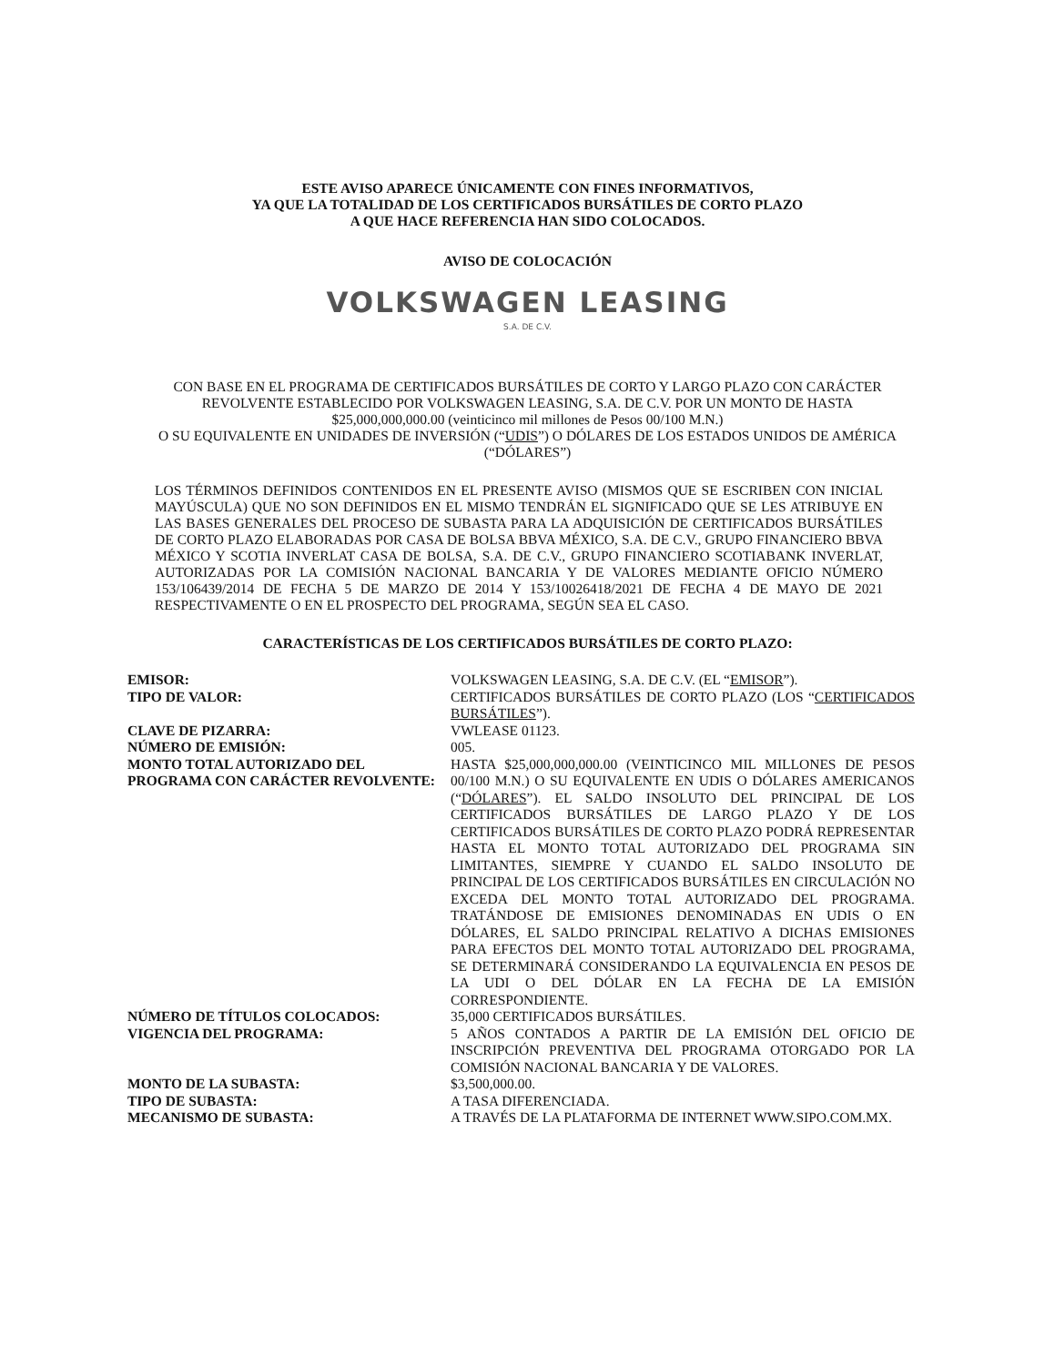ESTE AVISO APARECE ÚNICAMENTE CON FINES INFORMATIVOS,
YA QUE LA TOTALIDAD DE LOS CERTIFICADOS BURSÁTILES DE CORTO PLAZO
A QUE HACE REFERENCIA HAN SIDO COLOCADOS.
AVISO DE COLOCACIÓN
VOLKSWAGEN LEASING
S.A. DE C.V.
CON BASE EN EL PROGRAMA DE CERTIFICADOS BURSÁTILES DE CORTO Y LARGO PLAZO CON CARÁCTER REVOLVENTE ESTABLECIDO POR VOLKSWAGEN LEASING, S.A. DE C.V. POR UN MONTO DE HASTA
$25,000,000,000.00 (veinticinco mil millones de Pesos 00/100 M.N.)
O SU EQUIVALENTE EN UNIDADES DE INVERSIÓN (“UDIS”) O DÓLARES DE LOS ESTADOS UNIDOS DE AMÉRICA (“DÓLARES”)
LOS TÉRMINOS DEFINIDOS CONTENIDOS EN EL PRESENTE AVISO (MISMOS QUE SE ESCRIBEN CON INICIAL MAYÚSCULA) QUE NO SON DEFINIDOS EN EL MISMO TENDRÁN EL SIGNIFICADO QUE SE LES ATRIBUYE EN LAS BASES GENERALES DEL PROCESO DE SUBASTA PARA LA ADQUISICIÓN DE CERTIFICADOS BURSÁTILES DE CORTO PLAZO ELABORADAS POR CASA DE BOLSA BBVA MÉXICO, S.A. DE C.V., GRUPO FINANCIERO BBVA MÉXICO Y SCOTIA INVERLAT CASA DE BOLSA, S.A. DE C.V., GRUPO FINANCIERO SCOTIABANK INVERLAT, AUTORIZADAS POR LA COMISIÓN NACIONAL BANCARIA Y DE VALORES MEDIANTE OFICIO NÚMERO 153/106439/2014 DE FECHA 5 DE MARZO DE 2014 Y 153/10026418/2021 DE FECHA 4 DE MAYO DE 2021 RESPECTIVAMENTE O EN EL PROSPECTO DEL PROGRAMA, SEGÚN SEA EL CASO.
CARACTERÍSTICAS DE LOS CERTIFICADOS BURSÁTILES DE CORTO PLAZO:
| EMISOR: | VOLKSWAGEN LEASING, S.A. DE C.V. (EL “ EMISOR ”). |
| TIPO DE VALOR: | CERTIFICADOS BURSÁTILES DE CORTO PLAZO (LOS “ CERTIFICADOS BURSÁTILES ”). |
| CLAVE DE PIZARRA: | VWLEASE 01123. |
| NÚMERO DE EMISIÓN: | 005. |
| MONTO TOTAL AUTORIZADO DEL PROGRAMA CON CARÁCTER REVOLVENTE: | HASTA $25,000,000,000.00 (VEINTICINCO MIL MILLONES DE PESOS 00/100 M.N.) O SU EQUIVALENTE EN UDIS O DÓLARES AMERICANOS (“ DÓLARES ”). EL SALDO INSOLUTO DEL PRINCIPAL DE LOS CERTIFICADOS BURSÁTILES DE LARGO PLAZO Y DE LOS CERTIFICADOS BURSÁTILES DE CORTO PLAZO PODRÁ REPRESENTAR HASTA EL MONTO TOTAL AUTORIZADO DEL PROGRAMA SIN LIMITANTES, SIEMPRE Y CUANDO EL SALDO INSOLUTO DE PRINCIPAL DE LOS CERTIFICADOS BURSÁTILES EN CIRCULACIÓN NO EXCEDA DEL MONTO TOTAL AUTORIZADO DEL PROGRAMA. TRATÁNDOSE DE EMISIONES DENOMINADAS EN UDIS O EN DÓLARES, EL SALDO PRINCIPAL RELATIVO A DICHAS EMISIONES PARA EFECTOS DEL MONTO TOTAL AUTORIZADO DEL PROGRAMA, SE DETERMINARÁ CONSIDERANDO LA EQUIVALENCIA EN PESOS DE LA UDI O DEL DÓLAR EN LA FECHA DE LA EMISIÓN CORRESPONDIENTE. |
| NÚMERO DE TÍTULOS COLOCADOS: | 35,000 CERTIFICADOS BURSÁTILES. |
| VIGENCIA DEL PROGRAMA: | 5 AÑOS CONTADOS A PARTIR DE LA EMISIÓN DEL OFICIO DE INSCRIPCIÓN PREVENTIVA DEL PROGRAMA OTORGADO POR LA COMISIÓN NACIONAL BANCARIA Y DE VALORES. |
| MONTO DE LA SUBASTA: | $3,500,000.00. |
| TIPO DE SUBASTA: | A TASA DIFERENCIADA. |
| MECANISMO DE SUBASTA: | A TRAVÉS DE LA PLATAFORMA DE INTERNET WWW.SIPO.COM.MX. |